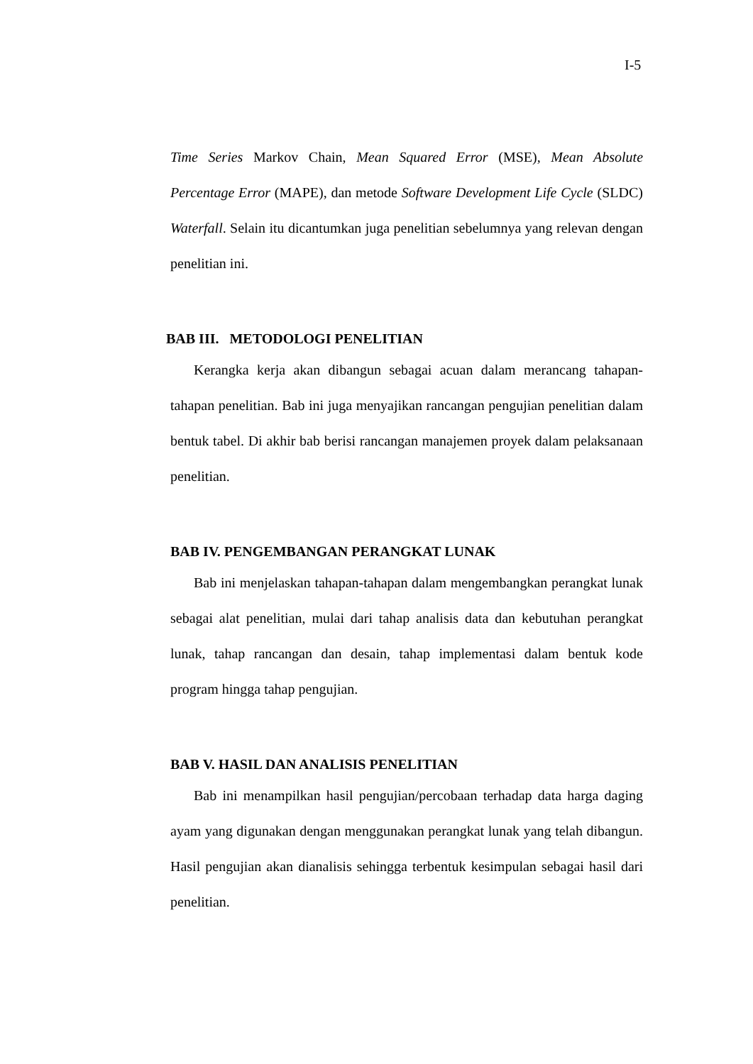I-5
Time Series Markov Chain, Mean Squared Error (MSE), Mean Absolute Percentage Error (MAPE), dan metode Software Development Life Cycle (SLDC) Waterfall. Selain itu dicantumkan juga penelitian sebelumnya yang relevan dengan penelitian ini.
BAB III. METODOLOGI PENELITIAN
Kerangka kerja akan dibangun sebagai acuan dalam merancang tahapan-tahapan penelitian. Bab ini juga menyajikan rancangan pengujian penelitian dalam bentuk tabel. Di akhir bab berisi rancangan manajemen proyek dalam pelaksanaan penelitian.
BAB IV. PENGEMBANGAN PERANGKAT LUNAK
Bab ini menjelaskan tahapan-tahapan dalam mengembangkan perangkat lunak sebagai alat penelitian, mulai dari tahap analisis data dan kebutuhan perangkat lunak, tahap rancangan dan desain, tahap implementasi dalam bentuk kode program hingga tahap pengujian.
BAB V. HASIL DAN ANALISIS PENELITIAN
Bab ini menampilkan hasil pengujian/percobaan terhadap data harga daging ayam yang digunakan dengan menggunakan perangkat lunak yang telah dibangun. Hasil pengujian akan dianalisis sehingga terbentuk kesimpulan sebagai hasil dari penelitian.